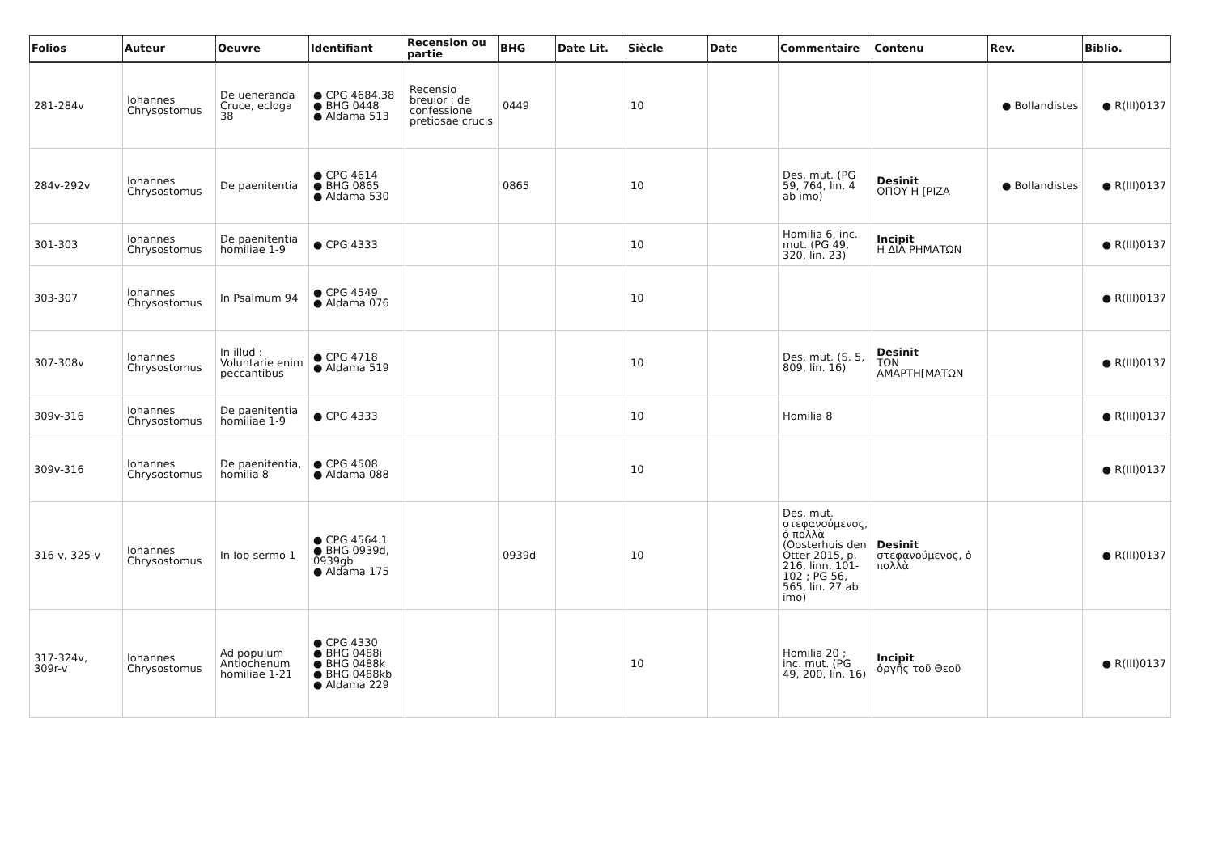| Folios | Auteur | Oeuvre | Identifiant | Recension ou partie | BHG | Date Lit. | Siècle | Date | Commentaire | Contenu | Rev. | Biblio. |
| --- | --- | --- | --- | --- | --- | --- | --- | --- | --- | --- | --- | --- |
| 281-284v | Iohannes Chrysostomus | De ueneranda Cruce, ecloga 38 | ● CPG 4684.38 ● BHG 0448 ● Aldama 513 | Recensio breuior : de confessione pretiosae crucis | 0449 | | 10 | | | | ● Bollandistes | ● R(III)0137 |
| 284v-292v | Iohannes Chrysostomus | De paenitentia | ● CPG 4614 ● BHG 0865 ● Aldama 530 | | 0865 | | 10 | | Des. mut. (PG 59, 764, lin. 4 ab imo) | Desinit ΟΠΟΥ Η [ΡΙΖΑ | ● Bollandistes | ● R(III)0137 |
| 301-303 | Iohannes Chrysostomus | De paenitentia homiliae 1-9 | ● CPG 4333 | | | | 10 | | Homilia 6, inc. mut. (PG 49, 320, lin. 23) | Incipit Η ΔΙΑ ΡΗΜΑΤΩΝ | | ● R(III)0137 |
| 303-307 | Iohannes Chrysostomus | In Psalmum 94 | ● CPG 4549 ● Aldama 076 | | | | 10 | | | | | ● R(III)0137 |
| 307-308v | Iohannes Chrysostomus | In illud : Voluntarie enim peccantibus | ● CPG 4718 ● Aldama 519 | | | | 10 | | Des. mut. (S. 5, 809, lin. 16) | Desinit ΤΩΝ ΑΜΑΡΤΗ[ΜΑΤΩΝ | | ● R(III)0137 |
| 309v-316 | Iohannes Chrysostomus | De paenitentia homiliae 1-9 | ● CPG 4333 | | | | 10 | | Homilia 8 | | | ● R(III)0137 |
| 309v-316 | Iohannes Chrysostomus | De paenitentia, homilia 8 | ● CPG 4508 ● Aldama 088 | | | | 10 | | | | | ● R(III)0137 |
| 316-v, 325-v | Iohannes Chrysostomus | In Iob sermo 1 | ● CPG 4564.1 ● BHG 0939d, 0939gb ● Aldama 175 | | 0939d | | 10 | | Des. mut. στεφανούμενος, ὁ πολλὰ (Oosterhuis den Otter 2015, p. 216, linn. 101-102 ; PG 56, 565, lin. 27 ab imo) | Desinit στεφανούμενος, ὁ πολλὰ | | ● R(III)0137 |
| 317-324v, 309r-v | Iohannes Chrysostomus | Ad populum Antiochenum homiliae 1-21 | ● CPG 4330 ● BHG 0488i ● BHG 0488k ● BHG 0488kb ● Aldama 229 | | | | 10 | | Homilia 20 ; inc. mut. (PG 49, 200, lin. 16) | Incipit ὀργῆς τοῦ Θεοῦ | | ● R(III)0137 |